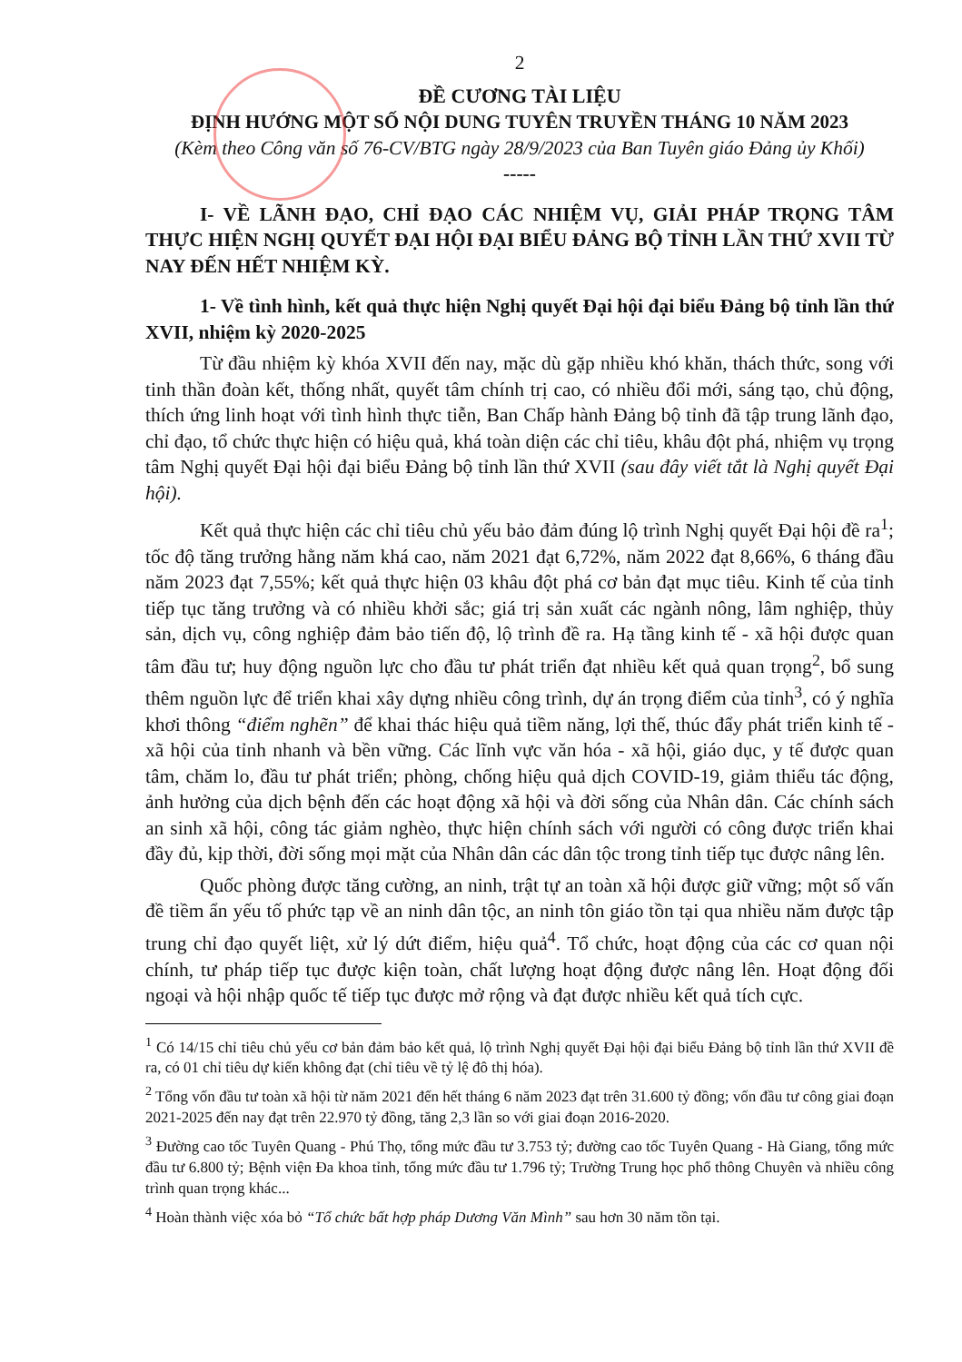2
ĐỀ CƯƠNG TÀI LIỆU
ĐỊNH HƯỚNG MỘT SỐ NỘI DUNG TUYÊN TRUYỀN THÁNG 10 NĂM 2023
(Kèm theo Công văn số 76-CV/BTG ngày 28/9/2023 của Ban Tuyên giáo Đảng ủy Khối)
-----
I- VỀ LÃNH ĐẠO, CHỈ ĐẠO CÁC NHIỆM VỤ, GIẢI PHÁP TRỌNG TÂM THỰC HIỆN NGHỊ QUYẾT ĐẠI HỘI ĐẠI BIỂU ĐẢNG BỘ TỈNH LẦN THỨ XVII TỪ NAY ĐẾN HẾT NHIỆM KỲ.
1- Về tình hình, kết quả thực hiện Nghị quyết Đại hội đại biểu Đảng bộ tỉnh lần thứ XVII, nhiệm kỳ 2020-2025
Từ đầu nhiệm kỳ khóa XVII đến nay, mặc dù gặp nhiều khó khăn, thách thức, song với tinh thần đoàn kết, thống nhất, quyết tâm chính trị cao, có nhiều đổi mới, sáng tạo, chủ động, thích ứng linh hoạt với tình hình thực tiễn, Ban Chấp hành Đảng bộ tỉnh đã tập trung lãnh đạo, chỉ đạo, tổ chức thực hiện có hiệu quả, khá toàn diện các chỉ tiêu, khâu đột phá, nhiệm vụ trọng tâm Nghị quyết Đại hội đại biểu Đảng bộ tỉnh lần thứ XVII (sau đây viết tắt là Nghị quyết Đại hội).
Kết quả thực hiện các chỉ tiêu chủ yếu bảo đảm đúng lộ trình Nghị quyết Đại hội đề ra<sup>1</sup>; tốc độ tăng trưởng hằng năm khá cao, năm 2021 đạt 6,72%, năm 2022 đạt 8,66%, 6 tháng đầu năm 2023 đạt 7,55%; kết quả thực hiện 03 khâu đột phá cơ bản đạt mục tiêu. Kinh tế của tỉnh tiếp tục tăng trưởng và có nhiều khởi sắc; giá trị sản xuất các ngành nông, lâm nghiệp, thủy sản, dịch vụ, công nghiệp đảm bảo tiến độ, lộ trình đề ra. Hạ tầng kinh tế - xã hội được quan tâm đầu tư; huy động nguồn lực cho đầu tư phát triển đạt nhiều kết quả quan trọng<sup>2</sup>, bổ sung thêm nguồn lực để triển khai xây dựng nhiều công trình, dự án trọng điểm của tỉnh<sup>3</sup>, có ý nghĩa khơi thông “điểm nghẽn” để khai thác hiệu quả tiềm năng, lợi thế, thúc đẩy phát triển kinh tế - xã hội của tỉnh nhanh và bền vững. Các lĩnh vực văn hóa - xã hội, giáo dục, y tế được quan tâm, chăm lo, đầu tư phát triển; phòng, chống hiệu quả dịch COVID-19, giảm thiểu tác động, ảnh hưởng của dịch bệnh đến các hoạt động xã hội và đời sống của Nhân dân. Các chính sách an sinh xã hội, công tác giảm nghèo, thực hiện chính sách với người có công được triển khai đầy đủ, kịp thời, đời sống mọi mặt của Nhân dân các dân tộc trong tỉnh tiếp tục được nâng lên.
Quốc phòng được tăng cường, an ninh, trật tự an toàn xã hội được giữ vững; một số vấn đề tiềm ẩn yếu tố phức tạp về an ninh dân tộc, an ninh tôn giáo tồn tại qua nhiều năm được tập trung chỉ đạo quyết liệt, xử lý dứt điểm, hiệu quả<sup>4</sup>. Tổ chức, hoạt động của các cơ quan nội chính, tư pháp tiếp tục được kiện toàn, chất lượng hoạt động được nâng lên. Hoạt động đối ngoại và hội nhập quốc tế tiếp tục được mở rộng và đạt được nhiều kết quả tích cực.
<sup>1</sup> Có 14/15 chỉ tiêu chủ yếu cơ bản đảm bảo kết quả, lộ trình Nghị quyết Đại hội đại biểu Đảng bộ tỉnh lần thứ XVII đề ra, có 01 chỉ tiêu dự kiến không đạt (chỉ tiêu về tỷ lệ đô thị hóa).
<sup>2</sup> Tổng vốn đầu tư toàn xã hội từ năm 2021 đến hết tháng 6 năm 2023 đạt trên 31.600 tỷ đồng; vốn đầu tư công giai đoạn 2021-2025 đến nay đạt trên 22.970 tỷ đồng, tăng 2,3 lần so với giai đoạn 2016-2020.
<sup>3</sup> Đường cao tốc Tuyên Quang - Phú Thọ, tổng mức đầu tư 3.753 tỷ; đường cao tốc Tuyên Quang - Hà Giang, tổng mức đầu tư 6.800 tỷ; Bệnh viện Đa khoa tỉnh, tổng mức đầu tư 1.796 tỷ; Trường Trung học phổ thông Chuyên và nhiều công trình quan trọng khác...
<sup>4</sup> Hoàn thành việc xóa bỏ “Tổ chức bất hợp pháp Dương Văn Mình” sau hơn 30 năm tồn tại.